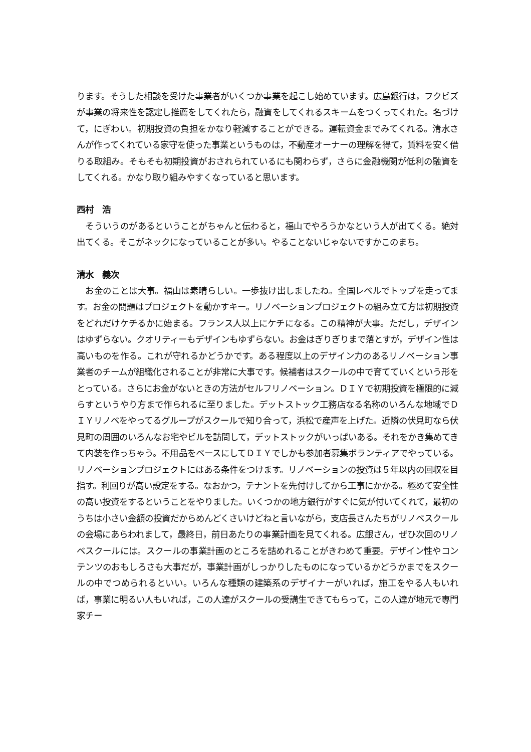ります。そうした相談を受けた事業者がいくつか事業を起こし始めています。広島銀行は，フクビズが事業の将来性を認定し推薦をしてくれたら，融資をしてくれるスキームをつくってくれた。名づけて，にぎわい。初期投資の負担をかなり軽減することができる。運転資金までみてくれる。清水さんが作ってくれている家守を使った事業というものは，不動産オーナーの理解を得て，賃料を安く借りる取組み。そもそも初期投資がおされられているにも関わらず，さらに金融機関が低利の融資をしてくれる。かなり取り組みやすくなっていると思います。
西村　浩
　そういうのがあるということがちゃんと伝わると，福山でやろうかなという人が出てくる。絶対出てくる。そこがネックになっていることが多い。やることないじゃないですかこのまち。
清水　義次
　お金のことは大事。福山は素晴らしい。一歩抜け出しましたね。全国レベルでトップを走ってます。お金の問題はプロジェクトを動かすキー。リノベーションプロジェクトの組み立て方は初期投資をどれだけケチるかに始まる。フランス人以上にケチになる。この精神が大事。ただし，デザインはゆずらない。クオリティーもデザインもゆずらない。お金はぎりぎりまで落とすが，デザイン性は高いものを作る。これが守れるかどうかです。ある程度以上のデザイン力のあるリノベーション事業者のチームが組織化されることが非常に大事です。候補者はスクールの中で育てていくという形をとっている。さらにお金がないときの方法がセルフリノベーション。ＤＩＹで初期投資を極限的に減らすというやり方まで作られるに至りました。デットストック工務店なる名称のいろんな地域でＤＩＹリノベをやってるグループがスクールで知り合って，浜松で産声を上げた。近隣の伏見町なら伏見町の周囲のいろんなお宅やビルを訪問して，デットストックがいっぱいある。それをかき集めてきて内装を作っちゃう。不用品をベースにしてＤＩＹでしかも参加者募集ボランティアでやっている。リノベーションプロジェクトにはある条件をつけます。リノベーションの投資は５年以内の回収を目指す。利回りが高い設定をする。なおかつ，テナントを先付けしてから工事にかかる。極めて安全性の高い投資をするということをやりました。いくつかの地方銀行がすぐに気が付いてくれて，最初のうちは小さい金額の投資だからめんどくさいけどねと言いながら，支店長さんたちがリノベスクールの会場にあらわれまして，最終日，前日あたりの事業計画を見てくれる。広銀さん，ぜひ次回のリノベスクールには。スクールの事業計画のところを詰めれることがきわめて重要。デザイン性やコンテンツのおもしろさも大事だが，事業計画がしっかりしたものになっているかどうかまでをスクールの中でつめられるといい。いろんな種類の建築系のデザイナーがいれば，施工をやる人もいれば，事業に明るい人もいれば，この人達がスクールの受講生できてもらって，この人達が地元で専門家チー